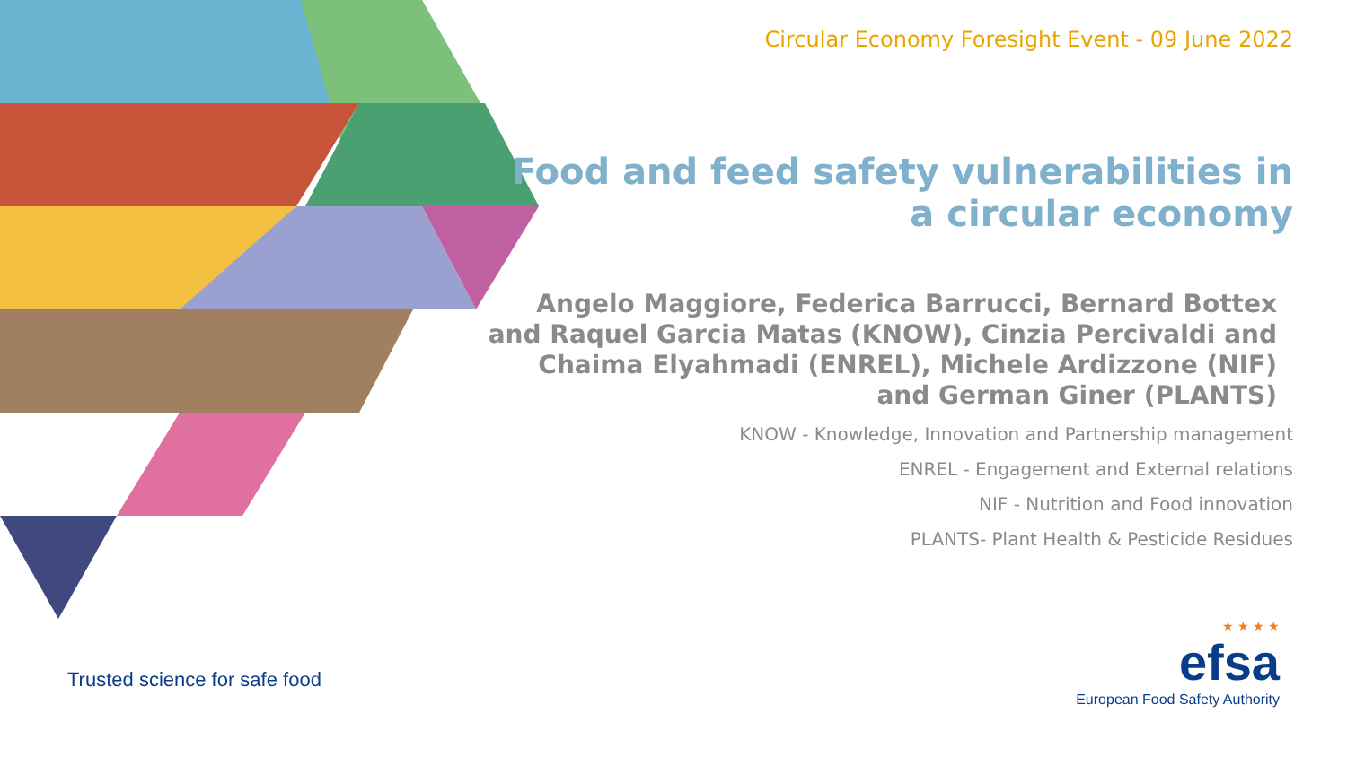Circular Economy Foresight Event - 09 June 2022
Food and feed safety vulnerabilities in a circular economy
Angelo Maggiore, Federica Barrucci, Bernard Bottex and Raquel Garcia Matas (KNOW), Cinzia Percivaldi and Chaima Elyahmadi (ENREL), Michele Ardizzone (NIF) and German Giner (PLANTS)
KNOW - Knowledge, Innovation and Partnership management
ENREL - Engagement and External relations
NIF - Nutrition and Food innovation
PLANTS- Plant Health & Pesticide Residues
Trusted science for safe food
★ ★ ★ ★
efsa
European Food Safety Authority